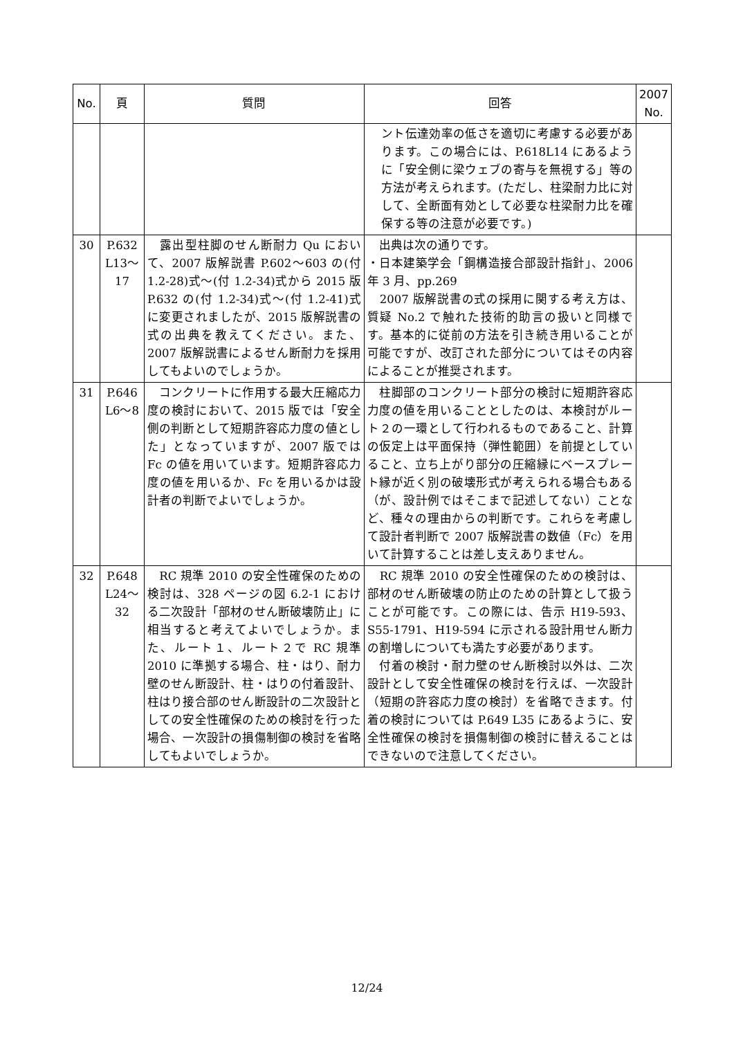| No. | 頁 | 質問 | 回答 | 2007 No. |
| --- | --- | --- | --- | --- |
| | | | ント伝達効率の低さを適切に考慮する必要があります。この場合には、P.618L14 にあるように「安全側に梁ウェブの寄与を無視する」等の方法が考えられます。(ただし、柱梁耐力比に対して、全断面有効として必要な柱梁耐力比を確保する等の注意が必要です。) | |
| 30 | P.632 L13～17 | 露出型柱脚のせん断耐力 Qu において、2007 版解説書 P.602～603 の(付 1.2-28)式～(付 1.2-34)式から 2015 版 P.632 の(付 1.2-34)式～(付 1.2-41)式に変更されましたが、2015 版解説書の式の出典を教えてください。また、2007 版解説書によるせん断耐力を採用してもよいのでしょうか。 | 出典は次の通りです。 ・日本建築学会「鋼構造接合部設計指針」、2006 年 3 月、pp.269 2007 版解説書の式の採用に関する考え方は、質疑 No.2 で触れた技術的助言の扱いと同様です。基本的に従前の方法を引き続き用いることが可能ですが、改訂された部分についてはその内容によることが推奨されます。 | |
| 31 | P.646 L6～8 | コンクリートに作用する最大圧縮応力度の検討において、2015 版では「安全側の判断として短期許容応力度の値とした」となっていますが、2007 版では Fc の値を用いています。短期許容応力度の値を用いるか、Fc を用いるかは設計者の判断でよいでしょうか。 | 柱脚部のコンクリート部分の検討に短期許容応力度の値を用いることとしたのは、本検討がルート２の一環として行われるものであること、計算の仮定上は平面保持（弾性範囲）を前提としていること、立ち上がり部分の圧縮縁にベースプレート縁が近く別の破壊形式が考えられる場合もある（が、設計例ではそこまで記述してない）ことなど、種々の理由からの判断です。これらを考慮して設計者判断で 2007 版解説書の数値（Fc）を用いて計算することは差し支えありません。 | |
| 32 | P.648 L24～32 | RC 規準 2010 の安全性確保のための検討は、328 ページの図 6.2-1 における二次設計「部材のせん断破壊防止」に相当すると考えてよいでしょうか。また、ルート１、ルート２で RC 規準 2010 に準拠する場合、柱・はり、耐力壁のせん断設計、柱・はりの付着設計、柱はり接合部のせん断設計の二次設計としての安全性確保のための検討を行った場合、一次設計の損傷制御の検討を省略してもよいでしょうか。 | RC 規準 2010 の安全性確保のための検討は、部材のせん断破壊の防止のための計算として扱うことが可能です。この際には、告示 H19-593、S55-1791、H19-594 に示される設計用せん断力の割増しについても満たす必要があります。 付着の検討・耐力壁のせん断検討以外は、二次設計として安全性確保の検討を行えば、一次設計（短期の許容応力度の検討）を省略できます。付着の検討については P.649 L35 にあるように、安全性確保の検討を損傷制御の検討に替えることはできないので注意してください。 | |
12/24